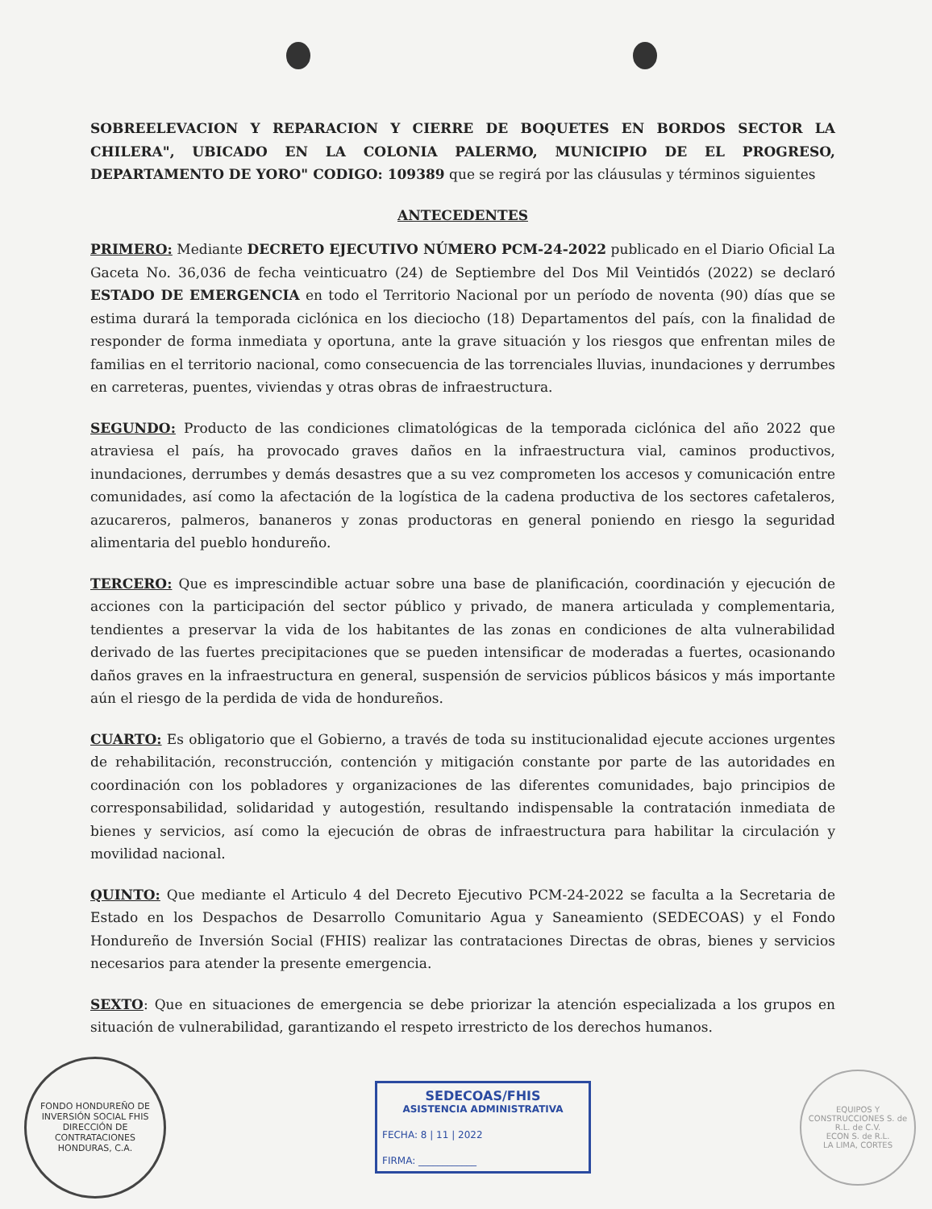SOBREELEVACION Y REPARACION Y CIERRE DE BOQUETES EN BORDOS SECTOR LA CHILERA", UBICADO EN LA COLONIA PALERMO, MUNICIPIO DE EL PROGRESO, DEPARTAMENTO DE YORO" CODIGO: 109389 que se regirá por las cláusulas y términos siguientes
ANTECEDENTES
PRIMERO: Mediante DECRETO EJECUTIVO NÚMERO PCM-24-2022 publicado en el Diario Oficial La Gaceta No. 36,036 de fecha veinticuatro (24) de Septiembre del Dos Mil Veintidós (2022) se declaró ESTADO DE EMERGENCIA en todo el Territorio Nacional por un período de noventa (90) días que se estima durará la temporada ciclónica en los dieciocho (18) Departamentos del país, con la finalidad de responder de forma inmediata y oportuna, ante la grave situación y los riesgos que enfrentan miles de familias en el territorio nacional, como consecuencia de las torrenciales lluvias, inundaciones y derrumbes en carreteras, puentes, viviendas y otras obras de infraestructura.
SEGUNDO: Producto de las condiciones climatológicas de la temporada ciclónica del año 2022 que atraviesa el país, ha provocado graves daños en la infraestructura vial, caminos productivos, inundaciones, derrumbes y demás desastres que a su vez comprometen los accesos y comunicación entre comunidades, así como la afectación de la logística de la cadena productiva de los sectores cafetaleros, azucareros, palmeros, bananeros y zonas productoras en general poniendo en riesgo la seguridad alimentaria del pueblo hondureño.
TERCERO: Que es imprescindible actuar sobre una base de planificación, coordinación y ejecución de acciones con la participación del sector público y privado, de manera articulada y complementaria, tendientes a preservar la vida de los habitantes de las zonas en condiciones de alta vulnerabilidad derivado de las fuertes precipitaciones que se pueden intensificar de moderadas a fuertes, ocasionando daños graves en la infraestructura en general, suspensión de servicios públicos básicos y más importante aún el riesgo de la perdida de vida de hondureños.
CUARTO: Es obligatorio que el Gobierno, a través de toda su institucionalidad ejecute acciones urgentes de rehabilitación, reconstrucción, contención y mitigación constante por parte de las autoridades en coordinación con los pobladores y organizaciones de las diferentes comunidades, bajo principios de corresponsabilidad, solidaridad y autogestión, resultando indispensable la contratación inmediata de bienes y servicios, así como la ejecución de obras de infraestructura para habilitar la circulación y movilidad nacional.
QUINTO: Que mediante el Articulo 4 del Decreto Ejecutivo PCM-24-2022 se faculta a la Secretaria de Estado en los Despachos de Desarrollo Comunitario Agua y Saneamiento (SEDECOAS) y el Fondo Hondureño de Inversión Social (FHIS) realizar las contrataciones Directas de obras, bienes y servicios necesarios para atender la presente emergencia.
SEXTO: Que en situaciones de emergencia se debe priorizar la atención especializada a los grupos en situación de vulnerabilidad, garantizando el respeto irrestricto de los derechos humanos.
FONDO HONDUREÑO DE INVERSIÓN SOCIAL FHIS
DIRECCIÓN DE CONTRATACIONES
HONDURAS, C.A.
SEDECOAS/FHIS
ASISTENCIA ADMINISTRATIVA
FECHA: 8 | 11 | 2022
FIRMA: ____________
EQUIPOS Y CONSTRUCCIONES S. de R.L. de C.V.
ECON S. de R.L.
LA LIMA, CORTES